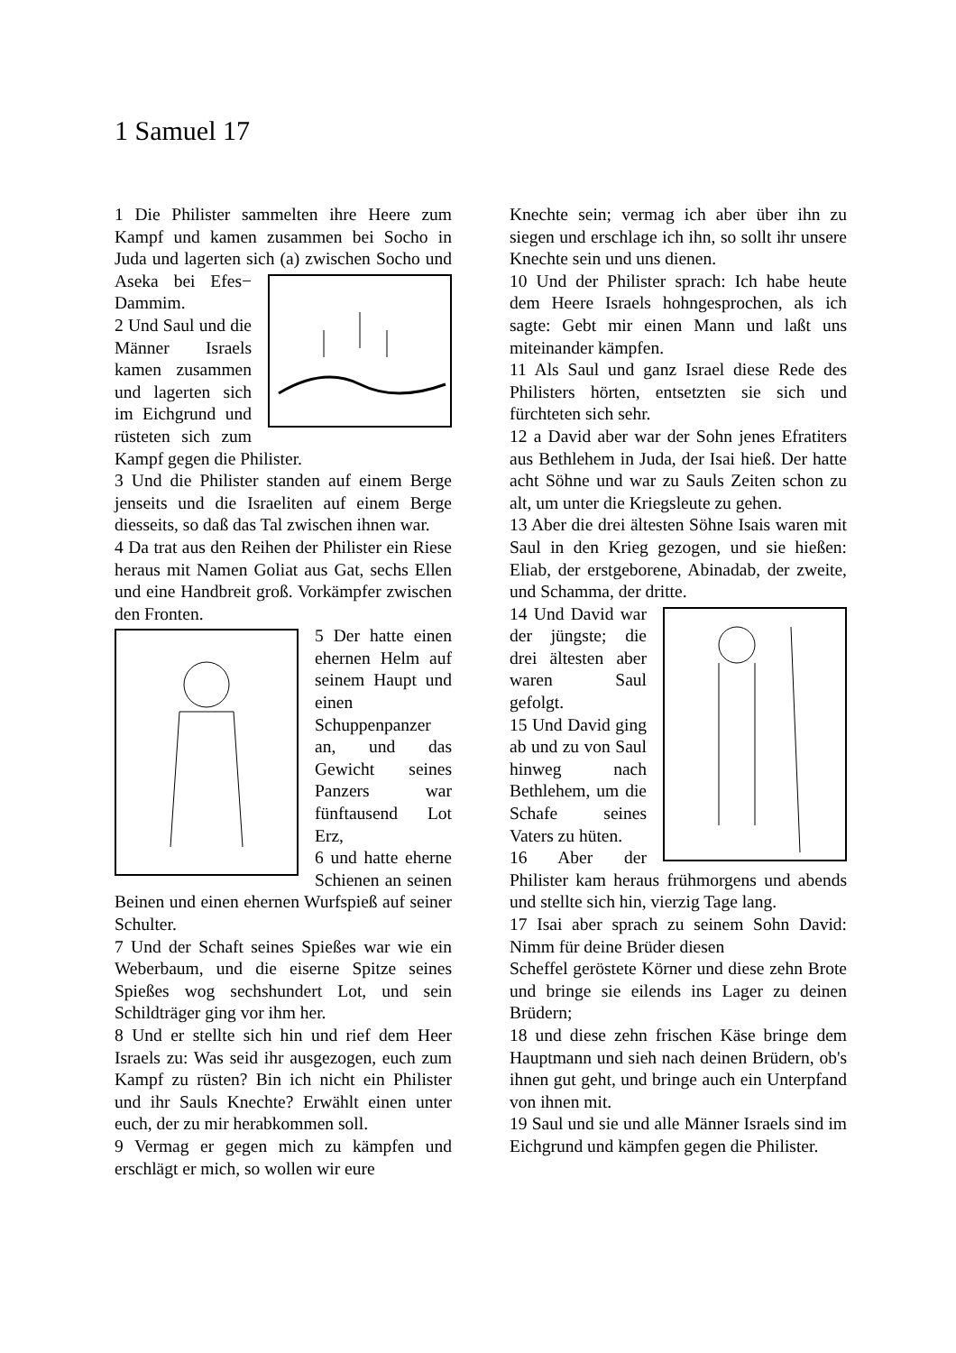1 Samuel 17
1 Die Philister sammelten ihre Heere zum Kampf und kamen zusammen bei Socho in Juda und lagerten sich (a) zwischen Socho und Aseka bei Efes− Dammim.
2 Und Saul und die Männer Israels kamen zusammen und lagerten sich im Eichgrund und rüsteten sich zum Kampf gegen die Philister.
3 Und die Philister standen auf einem Berge jenseits und die Israeliten auf einem Berge diesseits, so daß das Tal zwischen ihnen war.
4 Da trat aus den Reihen der Philister ein Riese heraus mit Namen Goliat aus Gat, sechs Ellen und eine Handbreit groß. Vorkämpfer zwischen den Fronten.
5 Der hatte einen ehernen Helm auf seinem Haupt und einen Schuppenpanzer an, und das Gewicht seines Panzers war fünftausend Lot Erz,
6 und hatte eherne Schienen an seinen Beinen und einen ehernen Wurfspieß auf seiner Schulter.
7 Und der Schaft seines Spießes war wie ein Weberbaum, und die eiserne Spitze seines Spießes wog sechshundert Lot, und sein Schildträger ging vor ihm her.
8 Und er stellte sich hin und rief dem Heer Israels zu: Was seid ihr ausgezogen, euch zum Kampf zu rüsten? Bin ich nicht ein Philister und ihr Sauls Knechte? Erwählt einen unter euch, der zu mir herabkommen soll.
9 Vermag er gegen mich zu kämpfen und erschlägt er mich, so wollen wir eure
Knechte sein; vermag ich aber über ihn zu siegen und erschlage ich ihn, so sollt ihr unsere Knechte sein und uns dienen.
10 Und der Philister sprach: Ich habe heute dem Heere Israels hohngesprochen, als ich sagte: Gebt mir einen Mann und laßt uns miteinander kämpfen.
11 Als Saul und ganz Israel diese Rede des Philisters hörten, entsetzten sie sich und fürchteten sich sehr.
12 a David aber war der Sohn jenes Efratiters aus Bethlehem in Juda, der Isai hieß. Der hatte acht Söhne und war zu Sauls Zeiten schon zu alt, um unter die Kriegsleute zu gehen.
13 Aber die drei ältesten Söhne Isais waren mit Saul in den Krieg gezogen, und sie hießen: Eliab, der erstgeborene, Abinadab, der zweite, und Schamma, der dritte.
14 Und David war der jüngste; die drei ältesten aber waren Saul gefolgt.
15 Und David ging ab und zu von Saul hinweg nach Bethlehem, um die Schafe seines Vaters zu hüten.
16 Aber der Philister kam heraus frühmorgens und abends und stellte sich hin, vierzig Tage lang.
17 Isai aber sprach zu seinem Sohn David: Nimm für deine Brüder diesen
Scheffel geröstete Körner und diese zehn Brote und bringe sie eilends ins Lager zu deinen Brüdern;
18 und diese zehn frischen Käse bringe dem Hauptmann und sieh nach deinen Brüdern, ob's ihnen gut geht, und bringe auch ein Unterpfand von ihnen mit.
19 Saul und sie und alle Männer Israels sind im Eichgrund und kämpfen gegen die Philister.